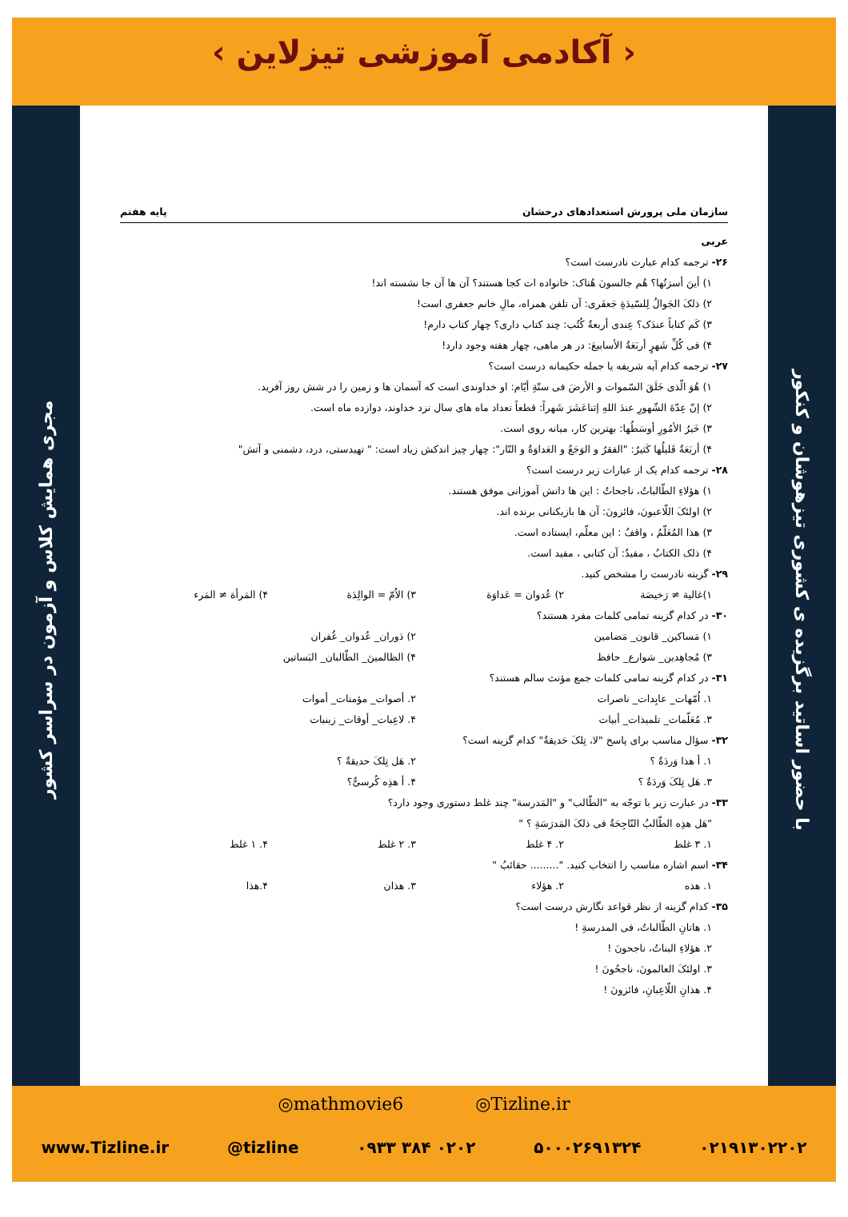‹ آکادمی آموزشی تیزلاین ›
مجری همایش کلاس و آزمون در سراسر کشور
با حضور اساتید برگزیده ی کشوری تیزهوشان و کنکور
سازمان ملی پرورش استعدادهای درخشان پایه هفتم
عربی
۲۶- ترجمه کدام عبارت نادرست است؟
۱) أینَ أسرَتُها؟ هُم جالسونَ هُناک: خانواده ات کجا هستند؟ آن ها آن جا نشسته اند!
۲) ذلکَ الجَوالُ لِلسّیدَةِ جَعفَری: آن تلفن همراه، مالِ خانم جعفری است!
۳) کَم کتاباً عندَک؟ عِندی أربعةُ کُتُب: چند کتاب داری؟ چهار کتاب دارم!
۴) فی کُلِّ شَهرٍ أربَعَةُ الأسابیعَ: در هر ماهی، چهار هفته وجود دارد!
۲۷- ترجمه کدام آیه شریفه یا جمله حکیمانه درست است؟
۱) هُوَ الّذی خَلَقَ السّموات و الأرضَ فی ستّةِ أیّام: او خداوندی است که آسمان ها و زمین را در شش روز آفرید.
۲) إنّ عِدّةَ الشّهورِ عندَ اللهِ إثناعَشَرَ شَهراً: قطعاً تعداد ماه های سال نزد خداوند، دوازده ماه است.
۳) خَیرُ الأمُورِ أوسَطُها: بهترین کار، میانه روی است.
۴) أربَعَةٌ قَلیلُها کَثیرٌ: "الفقرُ و الوَجَعُ و العَداوَةُ و النّار": چهار چیز اندکش زیاد است: " تهیدستی، درد، دشمنی و آتش"
۲۸- ترجمه کدام یک از عبارات زیر درست است؟
۱) هؤلاءِ الطّالباتُ، ناجحاتٌ : این ها دانش آموزانی موفق هستند.
۲) اولئکَ اللّاعبونَ، فائزونَ: آن ها بازیکنانی برنده اند.
۳) هذا المُعَلّمُ ، واقفٌ : این معلّم، ایستاده است.
۴) ذلک الکتابُ ، مفیدٌ: آن کتابی ، مفید است.
۲۹- گزینه نادرست را مشخص کنید.
۱)غالیة ≠ رَخیصَة ۲) عُدوان = عَداوَة ۳) الاُمّ = الوالِدَة ۴) المَرأة ≠ المَرء
۳۰- در کدام گزینه تمامی کلمات مفرد هستند؟
۱) مَساکین_ قانون_ مَضامین ۲) دَوران_ عُدوان_ غُفران
۳) مُجاهِدین_ شوارع_ حافظ ۴) الظالمینَ_ الطّالبان_ البَساتین
۳۱- در کدام گزینه تمامی کلمات جمع مؤنث سالم هستند؟
۱. اُمّهات_ عابِدات_ ناصرات ۲. أصوات_ مؤمنات_ أموات
۳. مُعَلّمات_ تلمیذات_ أبیات ۴. لاعِبات_ أوقات_ زینبات
۳۲- سؤال مناسب برای پاسخ "لا، تِلکَ حَدیقةٌ" کدام گزینه است؟
۱. أ هذا وَردَةٌ ؟ ۲. هَل تِلکَ حدیقةٌ ؟
۳. هَل تِلکَ وَردَةٌ ؟ ۴. أ هذِه کُرسیٌّ؟
۳۳- در عبارت زیر با توجّه به "الطّالب" و "المَدرسة" چند غلط دستوری وجود دارد؟
"هَل هذِه الطّالبُ النّاجِحَةُ فی ذلکَ المَدرَسَةِ ؟ "
۱. ۳ غلط ۲. ۴ غلط ۳. ۲ غلط ۴. ۱ غلط
۳۴- اسم اشاره مناسب را انتخاب کنید. "......... حقائبُ "
۱. هذه ۲. هؤلاء ۳. هذان ۴.هذا
۳۵- کدام گزینه از نظر قواعد نگارش درست است؟
۱. هاتانِ الطّالباتُ، فی المدرسةِ !
۲. هؤلاءِ البناتُ، ناجحونَ !
۳. اولئکَ العالمونَ، ناجحُونَ !
۴. هذانِ اللّاعِبانِ، فائزونَ !
◎mathmovie6 ◎Tizline.ir
www.Tizline.ir @tizline ۰۹۳۳ ۳۸۴ ۰۲۰۲ ۵۰۰۰۲۶۹۱۳۲۴ ۰۲۱۹۱۳۰۲۲۰۲